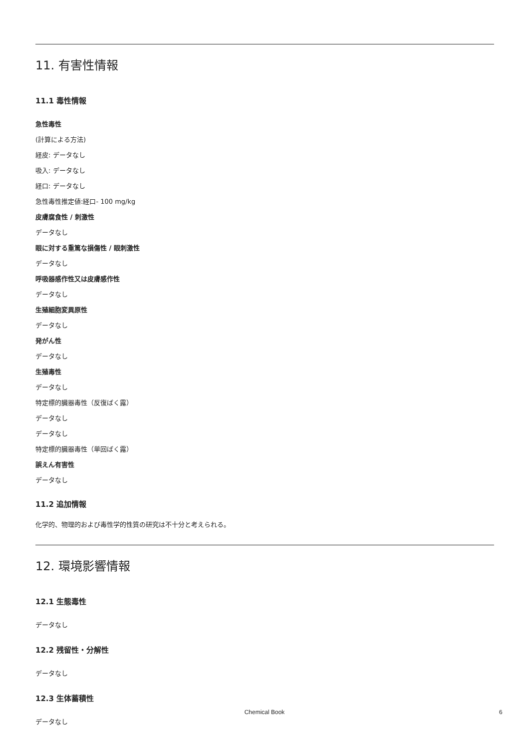11. 有害性情報
11.1 毒性情報
急性毒性
(計算による方法)
経皮: データなし
吸入: データなし
経口: データなし
急性毒性推定値:経口- 100 mg/kg
皮膚腐食性 / 刺激性
データなし
眼に対する重篤な損傷性 / 眼刺激性
データなし
呼吸器感作性又は皮膚感作性
データなし
生殖細胞変異原性
データなし
発がん性
データなし
生殖毒性
データなし
特定標的臓器毒性（反復ばく露）
データなし
データなし
特定標的臓器毒性（単回ばく露）
誤えん有害性
データなし
11.2 追加情報
化学的、物理的および毒性学的性質の研究は不十分と考えられる。
12. 環境影響情報
12.1 生態毒性
データなし
12.2 残留性・分解性
データなし
12.3 生体蓄積性
データなし
Chemical Book 6